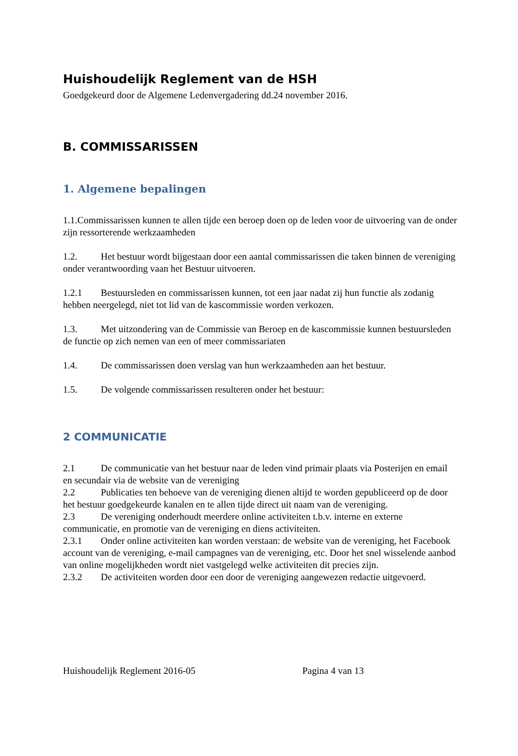Huishoudelijk Reglement van de HSH
Goedgekeurd door de Algemene Ledenvergadering dd.24 november 2016.
B. COMMISSARISSEN
1. Algemene bepalingen
1.1.Commissarissen kunnen te allen tijde een beroep doen op de leden voor de uitvoering van de onder zijn ressorterende werkzaamheden
1.2. Het bestuur wordt bijgestaan door een aantal commissarissen die taken binnen de vereniging onder verantwoording vaan het Bestuur uitvoeren.
1.2.1 Bestuursleden en commissarissen kunnen, tot een jaar nadat zij hun functie als zodanig hebben neergelegd, niet tot lid van de kascommissie worden verkozen.
1.3. Met uitzondering van de Commissie van Beroep en de kascommissie kunnen bestuursleden de functie op zich nemen van een of meer commissariaten
1.4. De commissarissen doen verslag van hun werkzaamheden aan het bestuur.
1.5. De volgende commissarissen resulteren onder het bestuur:
2 COMMUNICATIE
2.1 De communicatie van het bestuur naar de leden vind primair plaats via Posterijen en email en secundair via de website van de vereniging
2.2 Publicaties ten behoeve van de vereniging dienen altijd te worden gepubliceerd op de door het bestuur goedgekeurde kanalen en te allen tijde direct uit naam van de vereniging.
2.3 De vereniging onderhoudt meerdere online activiteiten t.b.v. interne en externe communicatie, en promotie van de vereniging en diens activiteiten.
2.3.1 Onder online activiteiten kan worden verstaan: de website van de vereniging, het Facebook account van de vereniging, e-mail campagnes van de vereniging, etc. Door het snel wisselende aanbod van online mogelijkheden wordt niet vastgelegd welke activiteiten dit precies zijn.
2.3.2 De activiteiten worden door een door de vereniging aangewezen redactie uitgevoerd.
Huishoudelijk Reglement 2016-05 Pagina 4 van 13